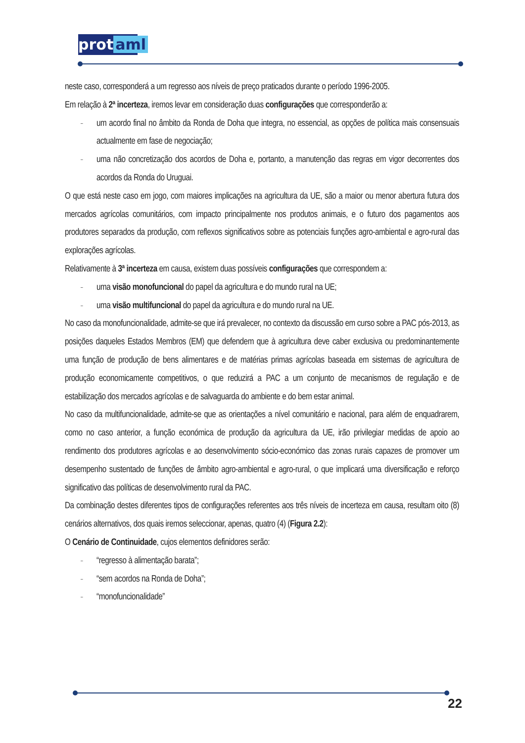prot aml
neste caso, corresponderá a um regresso aos níveis de preço praticados durante o período 1996-2005.
Em relação à 2ª incerteza, iremos levar em consideração duas configurações que corresponderão a:
– um acordo final no âmbito da Ronda de Doha que integra, no essencial, as opções de política mais consensuais actualmente em fase de negociação;
– uma não concretização dos acordos de Doha e, portanto, a manutenção das regras em vigor decorrentes dos acordos da Ronda do Uruguai.
O que está neste caso em jogo, com maiores implicações na agricultura da UE, são a maior ou menor abertura futura dos mercados agrícolas comunitários, com impacto principalmente nos produtos animais, e o futuro dos pagamentos aos produtores separados da produção, com reflexos significativos sobre as potenciais funções agro-ambiental e agro-rural das explorações agrícolas.
Relativamente à 3ª incerteza em causa, existem duas possíveis configurações que correspondem a:
– uma visão monofuncional do papel da agricultura e do mundo rural na UE;
– uma visão multifuncional do papel da agricultura e do mundo rural na UE.
No caso da monofuncionalidade, admite-se que irá prevalecer, no contexto da discussão em curso sobre a PAC pós-2013, as posições daqueles Estados Membros (EM) que defendem que à agricultura deve caber exclusiva ou predominantemente uma função de produção de bens alimentares e de matérias primas agrícolas baseada em sistemas de agricultura de produção economicamente competitivos, o que reduzirá a PAC a um conjunto de mecanismos de regulação e de estabilização dos mercados agrícolas e de salvaguarda do ambiente e do bem estar animal.
No caso da multifuncionalidade, admite-se que as orientações a nível comunitário e nacional, para além de enquadrarem, como no caso anterior, a função económica de produção da agricultura da UE, irão privilegiar medidas de apoio ao rendimento dos produtores agrícolas e ao desenvolvimento sócio-económico das zonas rurais capazes de promover um desempenho sustentado de funções de âmbito agro-ambiental e agro-rural, o que implicará uma diversificação e reforço significativo das políticas de desenvolvimento rural da PAC.
Da combinação destes diferentes tipos de configurações referentes aos três níveis de incerteza em causa, resultam oito (8) cenários alternativos, dos quais iremos seleccionar, apenas, quatro (4) (Figura 2.2):
O Cenário de Continuidade, cujos elementos definidores serão:
– “regresso à alimentação barata”;
– “sem acordos na Ronda de Doha”;
– “monofuncionalidade”
22